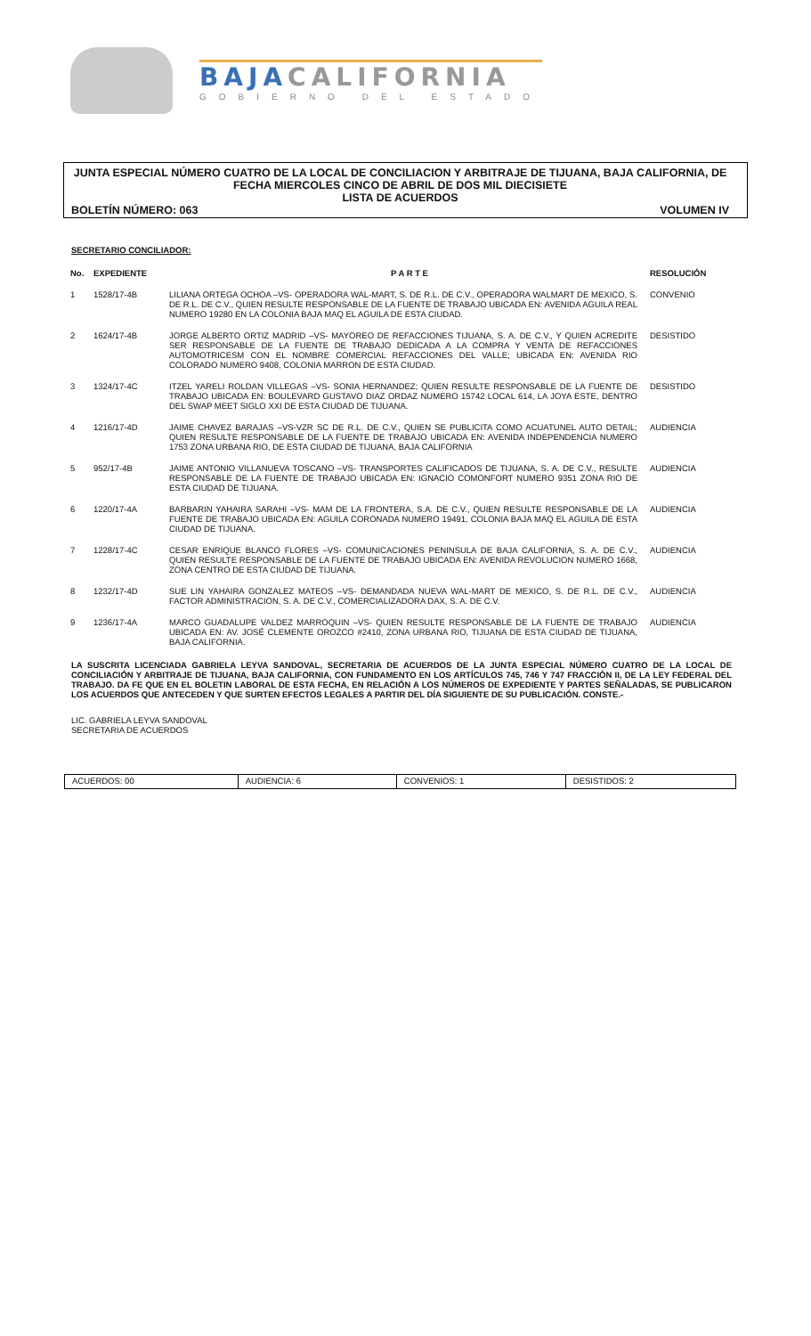BAJACALIFORNIA
GOBIERNO DEL ESTADO
JUNTA ESPECIAL NÚMERO CUATRO DE LA LOCAL DE CONCILIACION Y ARBITRAJE DE TIJUANA, BAJA CALIFORNIA, DE FECHA MIERCOLES CINCO DE ABRIL DE DOS MIL DIECISIETE
LISTA DE ACUERDOS
BOLETÍN NÚMERO: 063 VOLUMEN IV
SECRETARIO CONCILIADOR:
| No. | EXPEDIENTE | P A R T E | RESOLUCIÓN |
| --- | --- | --- | --- |
| 1 | 1528/17-4B | LILIANA ORTEGA OCHOA –VS- OPERADORA WAL-MART, S. DE R.L. DE C.V., OPERADORA WALMART DE MEXICO, S. DE R.L. DE C.V., QUIEN RESULTE RESPONSABLE DE LA FUENTE DE TRABAJO UBICADA EN: AVENIDA AGUILA REAL NUMERO 19280 EN LA COLONIA BAJA MAQ EL AGUILA DE ESTA CIUDAD. | CONVENIO |
| 2 | 1624/17-4B | JORGE ALBERTO ORTIZ MADRID –VS- MAYOREO DE REFACCIONES TIJUANA, S. A. DE C.V., Y QUIEN ACREDITE SER RESPONSABLE DE LA FUENTE DE TRABAJO DEDICADA A LA COMPRA Y VENTA DE REFACCIONES AUTOMOTRICESM CON EL NOMBRE COMERCIAL REFACCIONES DEL VALLE; UBICADA EN: AVENIDA RIO COLORADO NUMERO 9408, COLONIA MARRON DE ESTA CIUDAD. | DESISTIDO |
| 3 | 1324/17-4C | ITZEL YARELI ROLDAN VILLEGAS –VS- SONIA HERNANDEZ; QUIEN RESULTE RESPONSABLE DE LA FUENTE DE TRABAJO UBICADA EN: BOULEVARD GUSTAVO DIAZ ORDAZ NUMERO 15742 LOCAL 614, LA JOYA ESTE, DENTRO DEL SWAP MEET SIGLO XXI DE ESTA CIUDAD DE TIJUANA. | DESISTIDO |
| 4 | 1216/17-4D | JAIME CHAVEZ BARAJAS –VS-VZR SC DE R.L. DE C.V., QUIEN SE PUBLICITA COMO ACUATUNEL AUTO DETAIL; QUIEN RESULTE RESPONSABLE DE LA FUENTE DE TRABAJO UBICADA EN: AVENIDA INDEPENDENCIA NUMERO 1753 ZONA URBANA RIO, DE ESTA CIUDAD DE TIJUANA, BAJA CALIFORNIA | AUDIENCIA |
| 5 | 952/17-4B | JAIME ANTONIO VILLANUEVA TOSCANO –VS- TRANSPORTES CALIFICADOS DE TIJUANA, S. A. DE C.V., RESULTE RESPONSABLE DE LA FUENTE DE TRABAJO UBICADA EN: IGNACIO COMONFORT NUMERO 9351 ZONA RIO DE ESTA CIUDAD DE TIJUANA. | AUDIENCIA |
| 6 | 1220/17-4A | BARBARIN YAHAIRA SARAHI –VS- MAM DE LA FRONTERA, S.A. DE C.V., QUIEN RESULTE RESPONSABLE DE LA FUENTE DE TRABAJO UBICADA EN: AGUILA CORONADA NUMERO 19491, COLONIA BAJA MAQ EL AGUILA DE ESTA CIUDAD DE TIJUANA. | AUDIENCIA |
| 7 | 1228/17-4C | CESAR ENRIQUE BLANCO FLORES –VS- COMUNICACIONES PENINSULA DE BAJA CALIFORNIA, S. A. DE C.V., QUIEN RESULTE RESPONSABLE DE LA FUENTE DE TRABAJO UBICADA EN: AVENIDA REVOLUCION NUMERO 1668, ZONA CENTRO DE ESTA CIUDAD DE TIJUANA. | AUDIENCIA |
| 8 | 1232/17-4D | SUE LIN YAHAIRA GONZALEZ MATEOS –VS- DEMANDADA NUEVA WAL-MART DE MEXICO, S. DE R.L. DE C.V., FACTOR ADMINISTRACION, S. A. DE C.V., COMERCIALIZADORA DAX, S. A. DE C.V. | AUDIENCIA |
| 9 | 1236/17-4A | MARCO GUADALUPE VALDEZ MARROQUIN –VS- QUIEN RESULTE RESPONSABLE DE LA FUENTE DE TRABAJO UBICADA EN: AV. JOSÉ CLEMENTE OROZCO #2410, ZONA URBANA RIO, TIJUANA DE ESTA CIUDAD DE TIJUANA, BAJA CALIFORNIA. | AUDIENCIA |
LA SUSCRITA LICENCIADA GABRIELA LEYVA SANDOVAL, SECRETARIA DE ACUERDOS DE LA JUNTA ESPECIAL NÚMERO CUATRO DE LA LOCAL DE CONCILIACIÓN Y ARBITRAJE DE TIJUANA, BAJA CALIFORNIA, CON FUNDAMENTO EN LOS ARTÍCULOS 745, 746 Y 747 FRACCIÓN II, DE LA LEY FEDERAL DEL TRABAJO. DA FE QUE EN EL BOLETIN LABORAL DE ESTA FECHA, EN RELACIÓN A LOS NÚMEROS DE EXPEDIENTE Y PARTES SEÑALADAS, SE PUBLICARON LOS ACUERDOS QUE ANTECEDEN Y QUE SURTEN EFECTOS LEGALES A PARTIR DEL DÍA SIGUIENTE DE SU PUBLICACIÓN. CONSTE.-
LIC. GABRIELA LEYVA SANDOVAL
SECRETARIA DE ACUERDOS
| ACUERDOS: 00 | AUDIENCIA: 6 | CONVENIOS: 1 | DESISTIDOS: 2 |